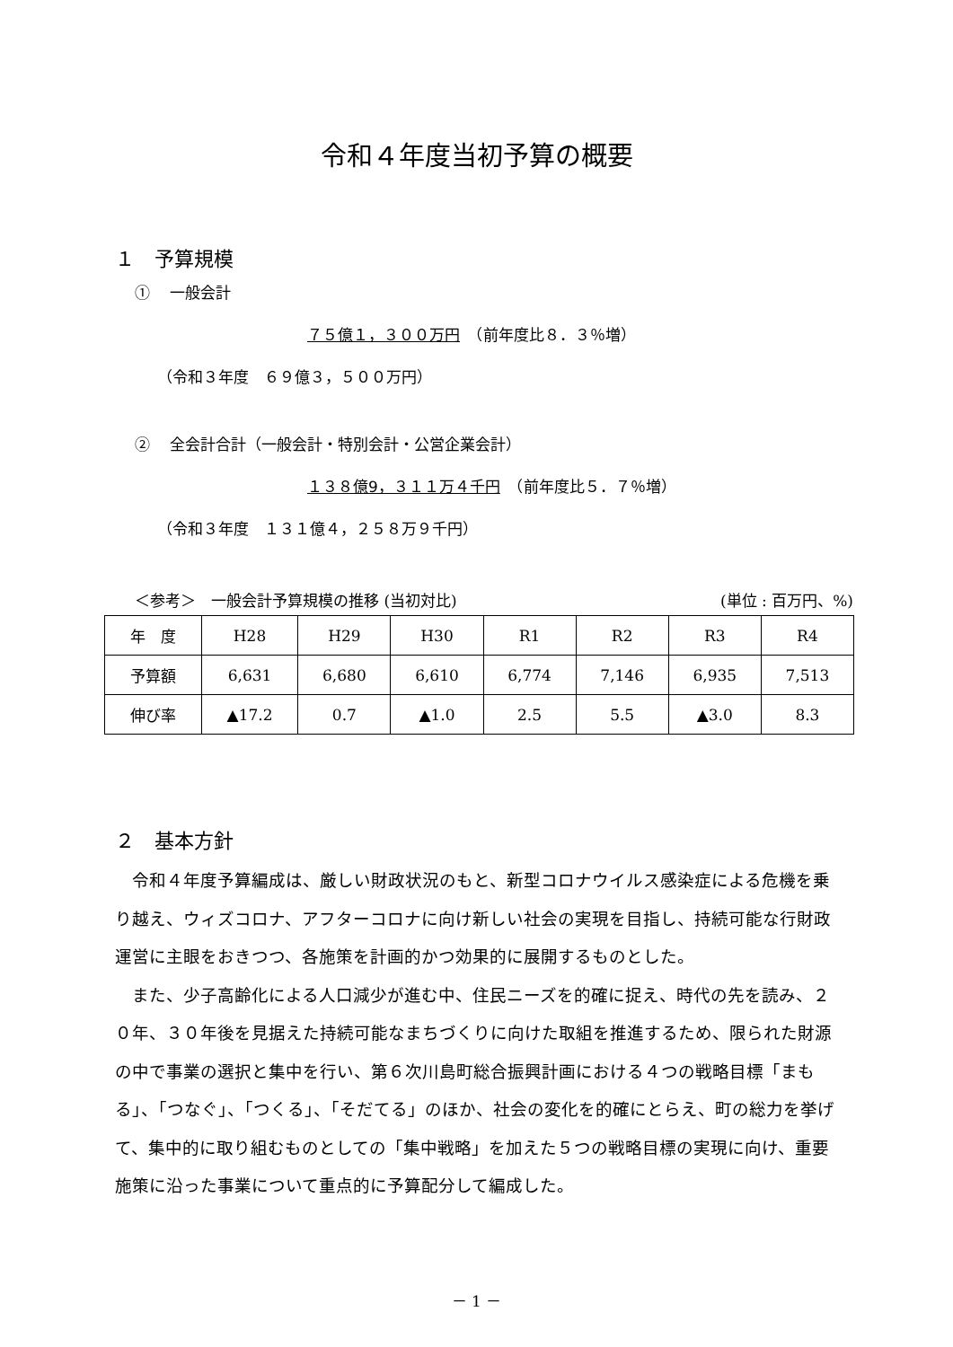令和４年度当初予算の概要
１　予算規模
①　 一般会計
７５億１，３００万円　（前年度比８．３％増）
（令和３年度　６９億３，５００万円）
②　 全会計合計（一般会計・特別会計・公営企業会計）
１３８億9，３１１万４千円　（前年度比５．７％増）
（令和３年度　１３１億４，２５８万９千円）
＜参考＞　一般会計予算規模の推移 (当初対比) (単位 : 百万円、%)
| 年 度 | H28 | H29 | H30 | R1 | R2 | R3 | R4 |
| --- | --- | --- | --- | --- | --- | --- | --- |
| 予算額 | 6,631 | 6,680 | 6,610 | 6,774 | 7,146 | 6,935 | 7,513 |
| 伸び率 | ▲17.2 | 0.7 | ▲1.0 | 2.5 | 5.5 | ▲3.0 | 8.3 |
２　基本方針
令和４年度予算編成は、厳しい財政状況のもと、新型コロナウイルス感染症による危機を乗り越え、ウィズコロナ、アフターコロナに向け新しい社会の実現を目指し、持続可能な行財政運営に主眼をおきつつ、各施策を計画的かつ効果的に展開するものとした。
また、少子高齢化による人口減少が進む中、住民ニーズを的確に捉え、時代の先を読み、２０年、３０年後を見据えた持続可能なまちづくりに向けた取組を推進するため、限られた財源の中で事業の選択と集中を行い、第６次川島町総合振興計画における４つの戦略目標「まもる」、「つなぐ」、「つくる」、「そだてる」のほか、社会の変化を的確にとらえ、町の総力を挙げて、集中的に取り組むものとしての「集中戦略」を加えた５つの戦略目標の実現に向け、重要施策に沿った事業について重点的に予算配分して編成した。
－ 1 －